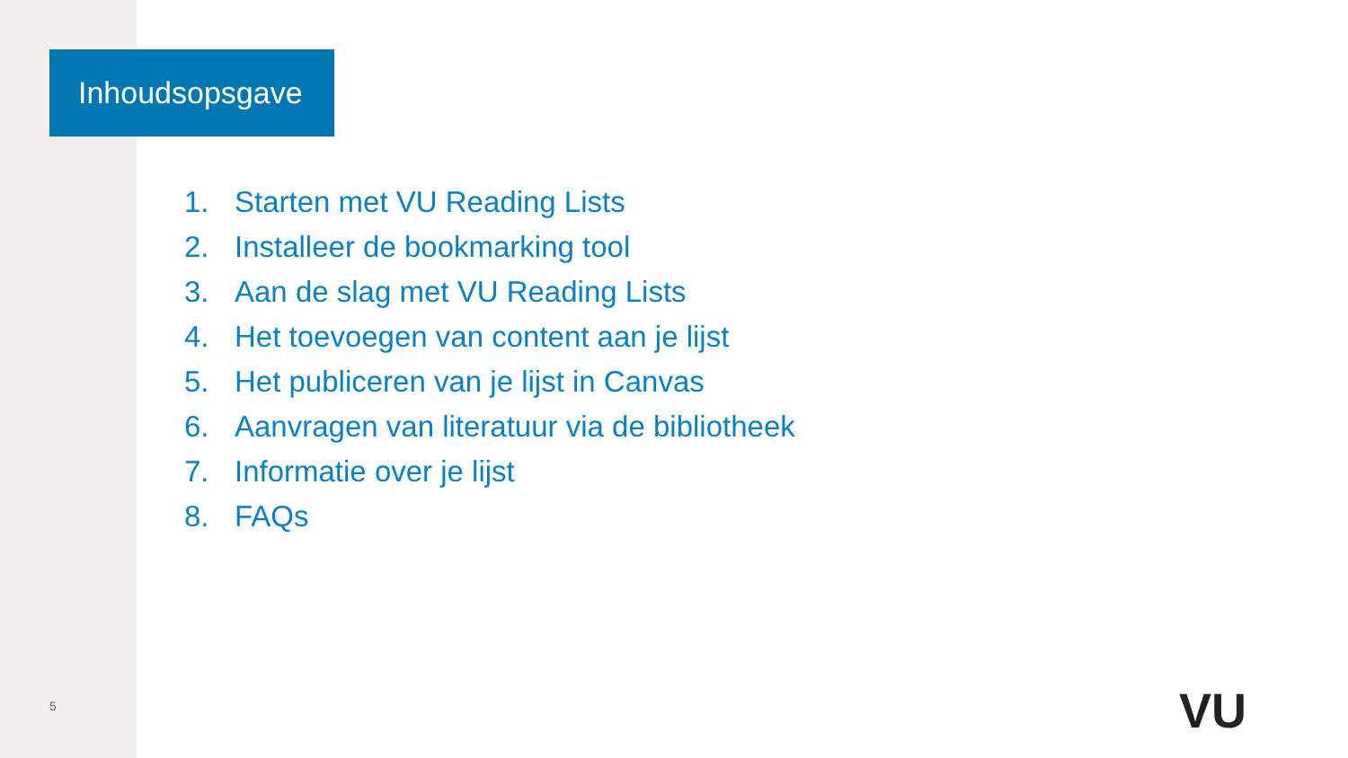Inhoudsopsgave
1. Starten met VU Reading Lists
2. Installeer de bookmarking tool
3. Aan de slag met VU Reading Lists
4. Het toevoegen van content aan je lijst
5. Het publiceren van je lijst in Canvas
6. Aanvragen van literatuur via de bibliotheek
7. Informatie over je lijst
8. FAQs
5 VU